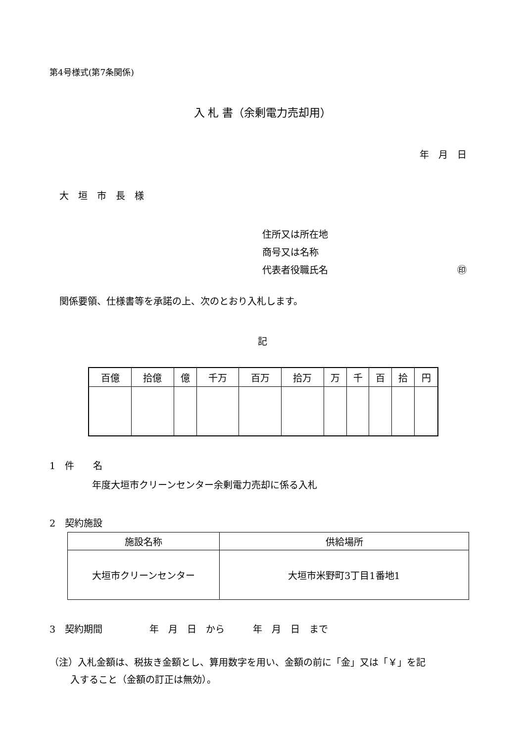第4号様式(第7条関係)
入 札 書（余剰電力売却用）
年　月　日
大　垣　市　長　様
住所又は所在地
商号又は名称
代表者役職氏名 ㊞
関係要領、仕様書等を承諾の上、次のとおり入札します。
記
| 百億 | 拾億 | 億 | 千万 | 百万 | 拾万 | 万 | 千 | 百 | 拾 | 円 |
| --- | --- | --- | --- | --- | --- | --- | --- | --- | --- | --- |
1　件　　名
年度大垣市クリーンセンター余剰電力売却に係る入札
2　契約施設
| 施設名称 | 供給場所 |
| --- | --- |
| 大垣市クリーンセンター | 大垣市米野町3丁目1番地1 |
3　契約期間　　　　　年　月　日　から　　　年　月　日　まで
（注）入札金額は、税抜き金額とし、算用数字を用い、金額の前に「金」又は「￥」を記
入すること（金額の訂正は無効）。